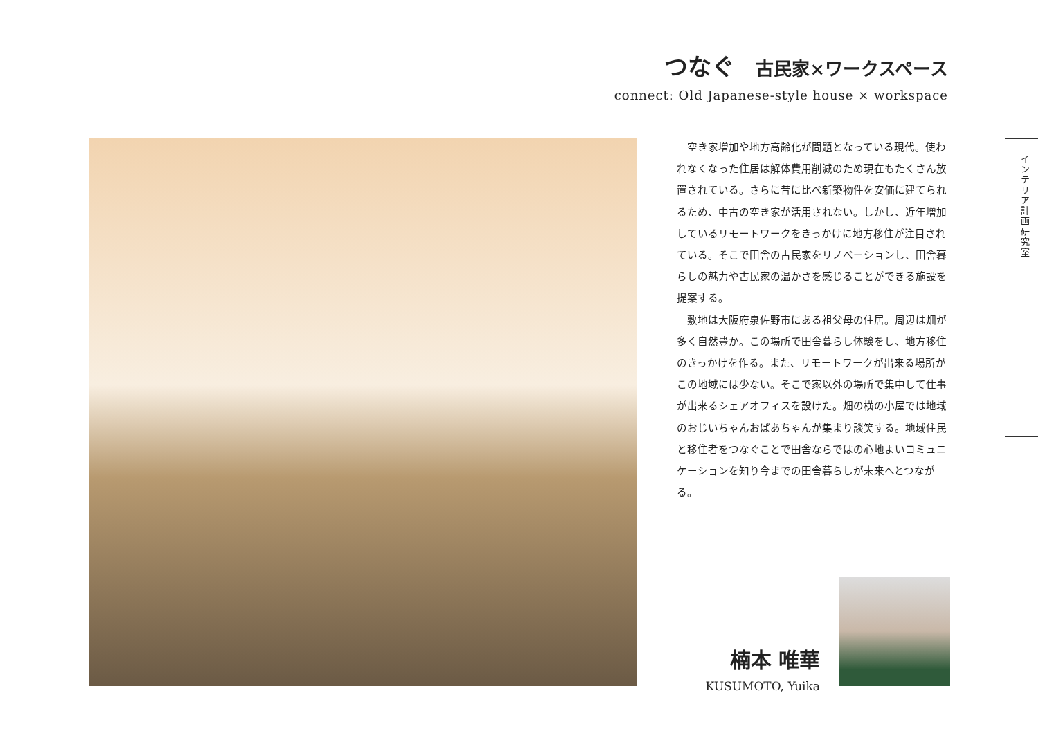つなぐ 古民家×ワークスペース
connect: Old Japanese-style house × workspace
空き家増加や地方高齢化が問題となっている現代。使われなくなった住居は解体費用削減のため現在もたくさん放置されている。さらに昔に比べ新築物件を安価に建てられるため、中古の空き家が活用されない。しかし、近年増加しているリモートワークをきっかけに地方移住が注目されている。そこで田舎の古民家をリノベーションし、田舎暮らしの魅力や古民家の温かさを感じることができる施設を提案する。
敷地は大阪府泉佐野市にある祖父母の住居。周辺は畑が多く自然豊か。この場所で田舎暮らし体験をし、地方移住のきっかけを作る。また、リモートワークが出来る場所がこの地域には少ない。そこで家以外の場所で集中して仕事が出来るシェアオフィスを設けた。畑の横の小屋では地域のおじいちゃんおばあちゃんが集まり談笑する。地域住民と移住者をつなぐことで田舎ならではの心地よいコミュニケーションを知り今までの田舎暮らしが未来へとつながる。
インテリア計画研究室
楠本 唯華
KUSUMOTO, Yuika